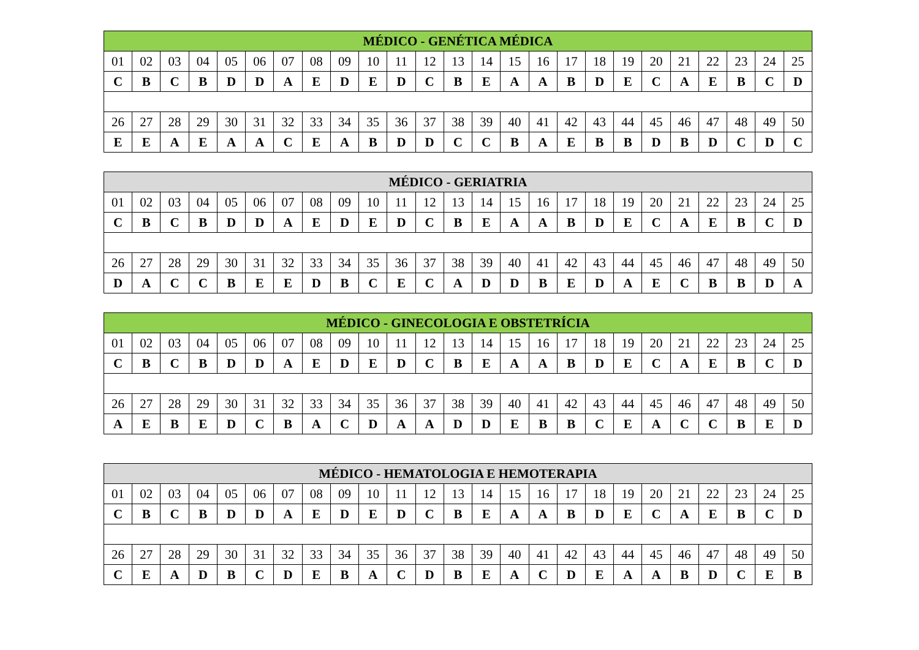| MÉDICO - GENÉTICA MÉDICA | | | | | | | | | | | | | | | | | | | | | | | | |
| --- | --- | --- | --- | --- | --- | --- | --- | --- | --- | --- | --- | --- | --- | --- | --- | --- | --- | --- | --- | --- | --- | --- | --- | --- |
| 01 | 02 | 03 | 04 | 05 | 06 | 07 | 08 | 09 | 10 | 11 | 12 | 13 | 14 | 15 | 16 | 17 | 18 | 19 | 20 | 21 | 22 | 23 | 24 | 25 |
| C | B | C | B | D | D | A | E | D | E | D | C | B | E | A | A | B | D | E | C | A | E | B | C | D |
| 26 | 27 | 28 | 29 | 30 | 31 | 32 | 33 | 34 | 35 | 36 | 37 | 38 | 39 | 40 | 41 | 42 | 43 | 44 | 45 | 46 | 47 | 48 | 49 | 50 |
| E | E | A | E | A | A | C | E | A | B | D | D | C | C | B | A | E | B | B | D | B | D | C | D | C |
| MÉDICO - GERIATRIA | | | | | | | | | | | | | | | | | | | | | | | | |
| --- | --- | --- | --- | --- | --- | --- | --- | --- | --- | --- | --- | --- | --- | --- | --- | --- | --- | --- | --- | --- | --- | --- | --- | --- |
| 01 | 02 | 03 | 04 | 05 | 06 | 07 | 08 | 09 | 10 | 11 | 12 | 13 | 14 | 15 | 16 | 17 | 18 | 19 | 20 | 21 | 22 | 23 | 24 | 25 |
| C | B | C | B | D | D | A | E | D | E | D | C | B | E | A | A | B | D | E | C | A | E | B | C | D |
| 26 | 27 | 28 | 29 | 30 | 31 | 32 | 33 | 34 | 35 | 36 | 37 | 38 | 39 | 40 | 41 | 42 | 43 | 44 | 45 | 46 | 47 | 48 | 49 | 50 |
| D | A | C | C | B | E | E | D | B | C | E | C | A | D | D | B | E | D | A | E | C | B | B | D | A |
| MÉDICO - GINECOLOGIA E OBSTETRÍCIA | | | | | | | | | | | | | | | | | | | | | | | | |
| --- | --- | --- | --- | --- | --- | --- | --- | --- | --- | --- | --- | --- | --- | --- | --- | --- | --- | --- | --- | --- | --- | --- | --- | --- |
| 01 | 02 | 03 | 04 | 05 | 06 | 07 | 08 | 09 | 10 | 11 | 12 | 13 | 14 | 15 | 16 | 17 | 18 | 19 | 20 | 21 | 22 | 23 | 24 | 25 |
| C | B | C | B | D | D | A | E | D | E | D | C | B | E | A | A | B | D | E | C | A | E | B | C | D |
| 26 | 27 | 28 | 29 | 30 | 31 | 32 | 33 | 34 | 35 | 36 | 37 | 38 | 39 | 40 | 41 | 42 | 43 | 44 | 45 | 46 | 47 | 48 | 49 | 50 |
| A | E | B | E | D | C | B | A | C | D | A | A | D | D | E | B | B | C | E | A | C | C | B | E | D |
| MÉDICO - HEMATOLOGIA E HEMOTERAPIA | | | | | | | | | | | | | | | | | | | | | | | | |
| --- | --- | --- | --- | --- | --- | --- | --- | --- | --- | --- | --- | --- | --- | --- | --- | --- | --- | --- | --- | --- | --- | --- | --- | --- |
| 01 | 02 | 03 | 04 | 05 | 06 | 07 | 08 | 09 | 10 | 11 | 12 | 13 | 14 | 15 | 16 | 17 | 18 | 19 | 20 | 21 | 22 | 23 | 24 | 25 |
| C | B | C | B | D | D | A | E | D | E | D | C | B | E | A | A | B | D | E | C | A | E | B | C | D |
| 26 | 27 | 28 | 29 | 30 | 31 | 32 | 33 | 34 | 35 | 36 | 37 | 38 | 39 | 40 | 41 | 42 | 43 | 44 | 45 | 46 | 47 | 48 | 49 | 50 |
| C | E | A | D | B | C | D | E | B | A | C | D | B | E | A | C | D | E | A | A | B | D | C | E | B |